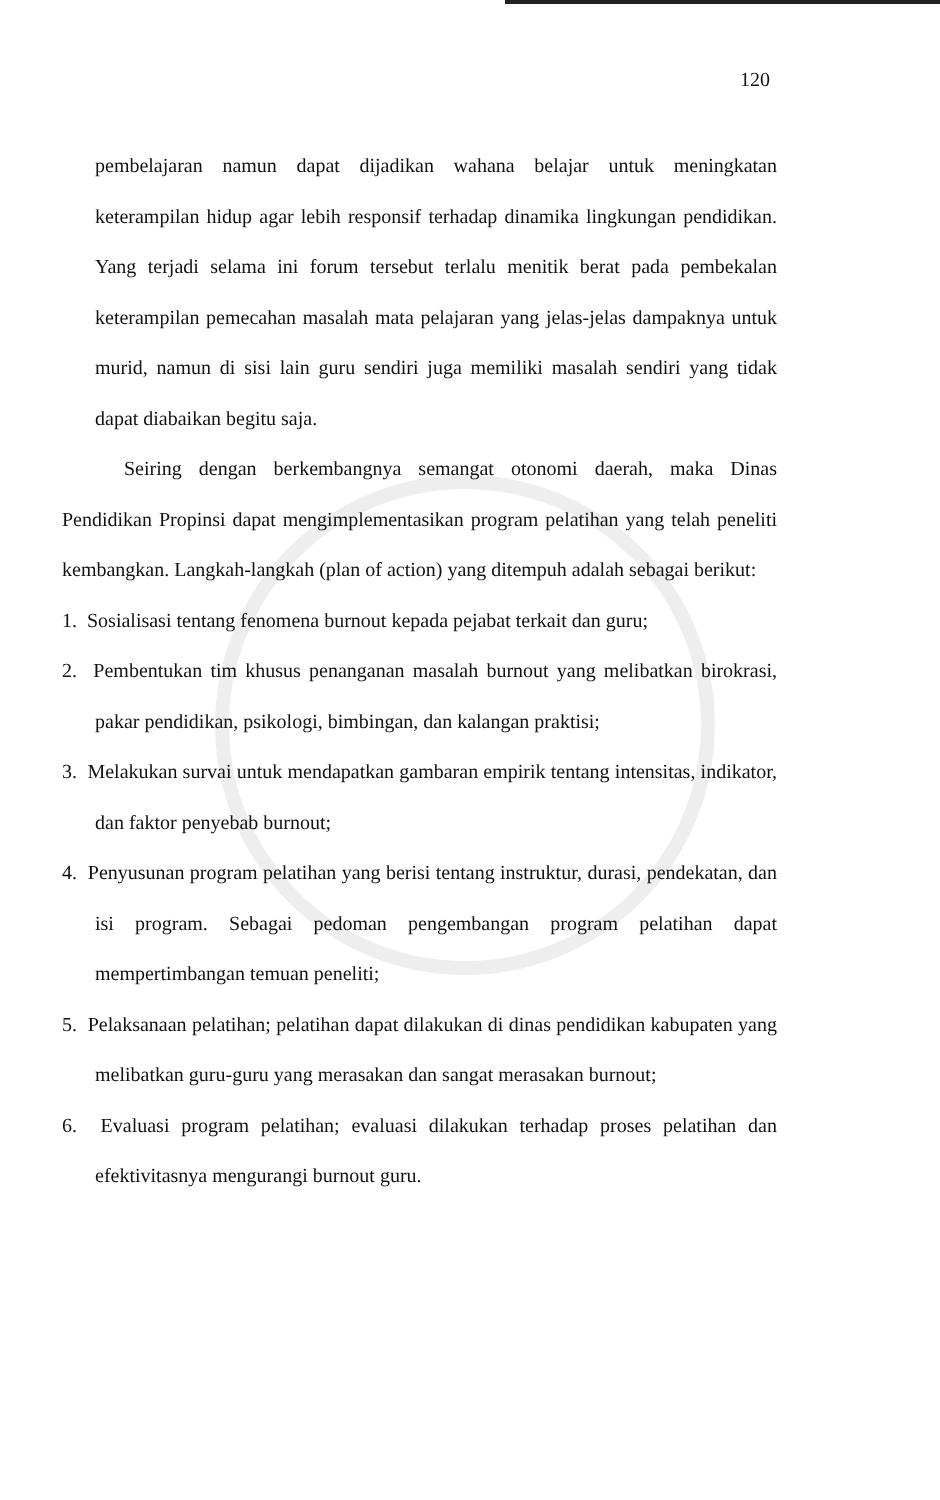120
pembelajaran namun dapat dijadikan wahana belajar untuk meningkatan keterampilan hidup agar lebih responsif terhadap dinamika lingkungan pendidikan. Yang terjadi selama ini forum tersebut terlalu menitik berat pada pembekalan keterampilan pemecahan masalah mata pelajaran yang jelas-jelas dampaknya untuk murid, namun di sisi lain guru sendiri juga memiliki masalah sendiri yang tidak dapat diabaikan begitu saja.
Seiring dengan berkembangnya semangat otonomi daerah, maka Dinas Pendidikan Propinsi dapat mengimplementasikan program pelatihan yang telah peneliti kembangkan. Langkah-langkah (plan of action) yang ditempuh adalah sebagai berikut:
1. Sosialisasi tentang fenomena burnout kepada pejabat terkait dan guru;
2. Pembentukan tim khusus penanganan masalah burnout yang melibatkan birokrasi, pakar pendidikan, psikologi, bimbingan, dan kalangan praktisi;
3. Melakukan survai untuk mendapatkan gambaran empirik tentang intensitas, indikator, dan faktor penyebab burnout;
4. Penyusunan program pelatihan yang berisi tentang instruktur, durasi, pendekatan, dan isi program. Sebagai pedoman pengembangan program pelatihan dapat mempertimbangan temuan peneliti;
5. Pelaksanaan pelatihan; pelatihan dapat dilakukan di dinas pendidikan kabupaten yang melibatkan guru-guru yang merasakan dan sangat merasakan burnout;
6. Evaluasi program pelatihan; evaluasi dilakukan terhadap proses pelatihan dan efektivitasnya mengurangi burnout guru.